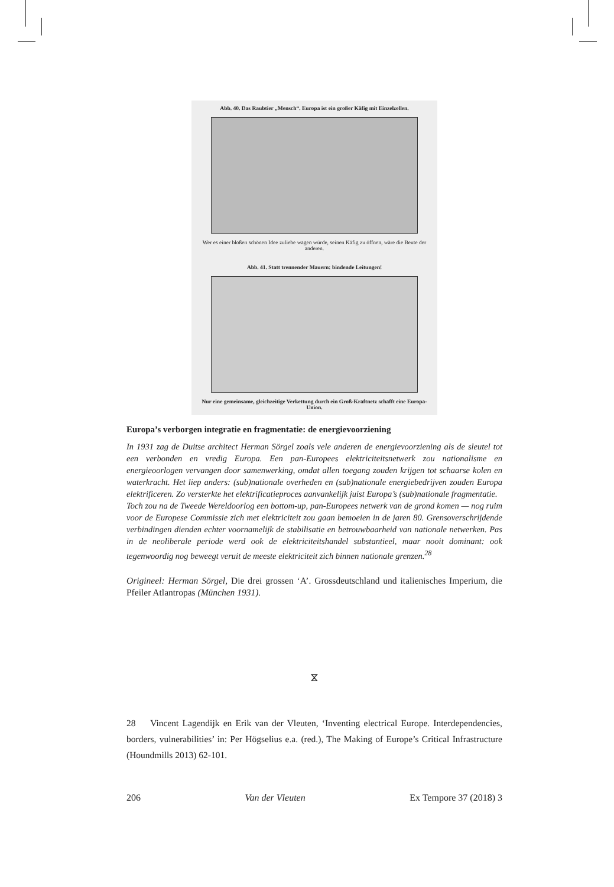Abb. 40. Das Raubtier „Mensch“. Europa ist ein großer Käfig mit Einzelzellen.
Wer es einer bloßen schönen Idee zuliebe wagen würde, seinen Käfig zu öffnen, wäre die Beute der anderen.
Abb. 41. Statt trennender Mauern: bindende Leitungen!
Nur eine gemeinsame, gleichzeitige Verkettung durch ein Groß-Kraftnetz schafft eine Europa-Union.
Europa’s verborgen integratie en fragmentatie: de energievoorziening
In 1931 zag de Duitse architect Herman Sörgel zoals vele anderen de energievoorziening als de sleutel tot een verbonden en vredig Europa. Een pan-Europees elektriciteitsnetwerk zou nationalisme en energieoorlogen vervangen door samenwerking, omdat allen toegang zouden krijgen tot schaarse kolen en waterkracht. Het liep anders: (sub)nationale overheden en (sub)nationale energiebedrijven zouden Europa elektrificeren. Zo versterkte het elektrificatieproces aanvankelijk juist Europa’s (sub)nationale fragmentatie.
Toch zou na de Tweede Wereldoorlog een bottom-up, pan-Europees netwerk van de grond komen — nog ruim voor de Europese Commissie zich met elektriciteit zou gaan bemoeien in de jaren 80. Grensoverschrijdende verbindingen dienden echter voornamelijk de stabilisatie en betrouwbaarheid van nationale netwerken. Pas in de neoliberale periode werd ook de elektriciteitshandel substantieel, maar nooit dominant: ook tegenwoordig nog beweegt veruit de meeste elektriciteit zich binnen nationale grenzen.<sup>28</sup>
Origineel: Herman Sörgel, Die drei grossen ‘A’. Grossdeutschland und italienisches Imperium, die Pfeiler Atlantropas (München 1931).
⧖
28 Vincent Lagendijk en Erik van der Vleuten, ‘Inventing electrical Europe. Interdependencies, borders, vulnerabilities’ in: Per Högselius e.a. (red.), The Making of Europe’s Critical Infrastructure (Houndmills 2013) 62-101.
206 Van der Vleuten Ex Tempore 37 (2018) 3